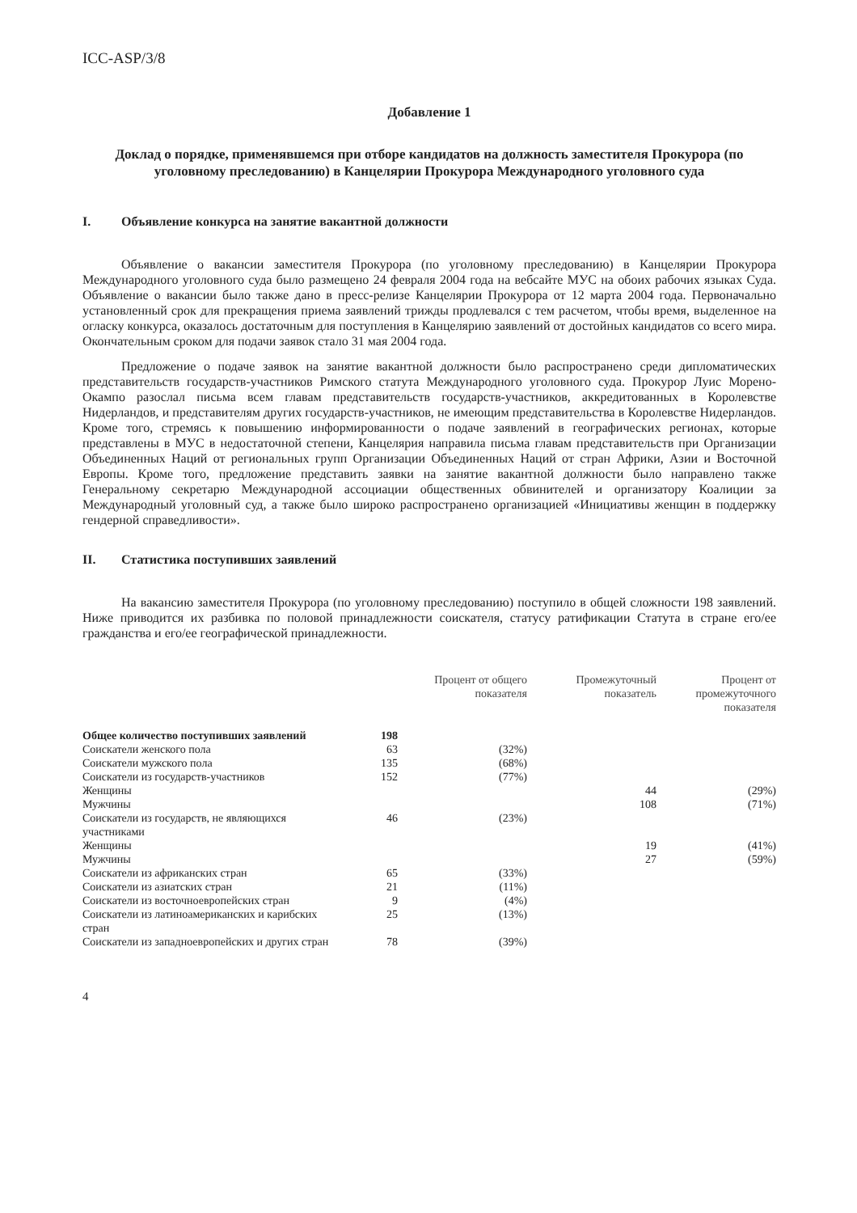ICC-ASP/3/8
Добавление 1
Доклад о порядке, применявшемся при отборе кандидатов на должность заместителя Прокурора (по уголовному преследованию) в Канцелярии Прокурора Международного уголовного суда
I. Объявление конкурса на занятие вакантной должности
Объявление о вакансии заместителя Прокурора (по уголовному преследованию) в Канцелярии Прокурора Международного уголовного суда было размещено 24 февраля 2004 года на вебсайте МУС на обоих рабочих языках Суда. Объявление о вакансии было также дано в пресс-релизе Канцелярии Прокурора от 12 марта 2004 года. Первоначально установленный срок для прекращения приема заявлений трижды продлевался с тем расчетом, чтобы время, выделенное на огласку конкурса, оказалось достаточным для поступления в Канцелярию заявлений от достойных кандидатов со всего мира. Окончательным сроком для подачи заявок стало 31 мая 2004 года.
Предложение о подаче заявок на занятие вакантной должности было распространено среди дипломатических представительств государств-участников Римского статута Международного уголовного суда. Прокурор Луис Морено-Окампо разослал письма всем главам представительств государств-участников, аккредитованных в Королевстве Нидерландов, и представителям других государств-участников, не имеющим представительства в Королевстве Нидерландов. Кроме того, стремясь к повышению информированности о подаче заявлений в географических регионах, которые представлены в МУС в недостаточной степени, Канцелярия направила письма главам представительств при Организации Объединенных Наций от региональных групп Организации Объединенных Наций от стран Африки, Азии и Восточной Европы. Кроме того, предложение представить заявки на занятие вакантной должности было направлено также Генеральному секретарю Международной ассоциации общественных обвинителей и организатору Коалиции за Международный уголовный суд, а также было широко распространено организацией «Инициативы женщин в поддержку гендерной справедливости».
II. Статистика поступивших заявлений
На вакансию заместителя Прокурора (по уголовному преследованию) поступило в общей сложности 198 заявлений. Ниже приводится их разбивка по половой принадлежности соискателя, статусу ратификации Статута в стране его/ее гражданства и его/ее географической принадлежности.
| | | Процент от общего показателя | Промежуточный показатель | Процент от промежуточного показателя |
| --- | --- | --- | --- | --- |
| Общее количество поступивших заявлений | 198 | | | |
| Соискатели женского пола | 63 | (32%) | | |
| Соискатели мужского пола | 135 | (68%) | | |
| Соискатели из государств-участников | 152 | (77%) | | |
| Женщины | | | 44 | (29%) |
| Мужчины | | | 108 | (71%) |
| Соискатели из государств, не являющихся участниками | 46 | (23%) | | |
| Женщины | | | 19 | (41%) |
| Мужчины | | | 27 | (59%) |
| Соискатели из африканских стран | 65 | (33%) | | |
| Соискатели из азиатских стран | 21 | (11%) | | |
| Соискатели из восточноевропейских стран | 9 | (4%) | | |
| Соискатели из латиноамериканских и карибских стран | 25 | (13%) | | |
| Соискатели из западноевропейских и других стран | 78 | (39%) | | |
4